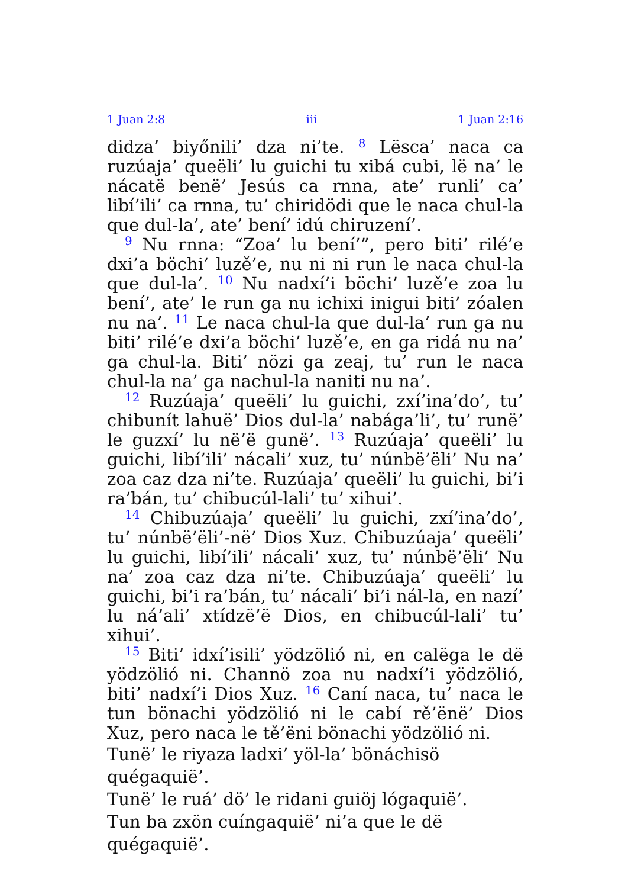1 Juan 2:8 iii 1 Juan 2:16
didza’ biyőnili’ dza ni’te. <sup>8</sup> Lësca’ naca ca ruzúaja’ queëli’ lu guichi tu xibá cubi, lë na’ le nácatë benë’ Jesús ca rnna, ate’ runli’ ca’ libí’ili’ ca rnna, tu’ chiridödi que le naca chul-la que dul-la’, ate’ bení’ idú chiruzení’.
<sup>9</sup> Nu rnna: “Zoa’ lu bení’”, pero biti’ rilé’e dxi’a böchi’ luzě’e, nu ni ni run le naca chul-la que dul-la’. <sup>10</sup> Nu nadxí’i böchi’ luzě’e zoa lu bení’, ate’ le run ga nu ichixi inigui biti’ zóalen nu na’. <sup>11</sup> Le naca chul-la que dul-la’ run ga nu biti’ rilé’e dxi’a böchi’ luzě’e, en ga ridá nu na’ ga chul-la. Biti’ nözi ga zeaj, tu’ run le naca chul-la na’ ga nachul-la naniti nu na’.
<sup>12</sup> Ruzúaja’ queëli’ lu guichi, zxí’ina’do’, tu’ chibunít lahuë’ Dios dul-la’ nabága’li’, tu’ runë’ le guzxí’ lu në’ë gunë’. <sup>13</sup> Ruzúaja’ queëli’ lu guichi, libí’ili’ nácali’ xuz, tu’ núnbë’ëli’ Nu na’ zoa caz dza ni’te. Ruzúaja’ queëli’ lu guichi, bi’i ra’bán, tu’ chibucúl-lali’ tu’ xihui’.
<sup>14</sup> Chibuzúaja’ queëli’ lu guichi, zxí’ina’do’, tu’ núnbë’ëli’-në’ Dios Xuz. Chibuzúaja’ queëli’ lu guichi, libí’ili’ nácali’ xuz, tu’ núnbë’ëli’ Nu na’ zoa caz dza ni’te. Chibuzúaja’ queëli’ lu guichi, bi’i ra’bán, tu’ nácali’ bi’i nál-la, en nazí’ lu ná’ali’ xtídzë’ë Dios, en chibucúl-lali’ tu’ xihui’.
<sup>15</sup> Biti’ idxí’isili’ yödzölió ni, en calëga le dë yödzölió ni. Channö zoa nu nadxí’i yödzölió, biti’ nadxí’i Dios Xuz. <sup>16</sup> Caní naca, tu’ naca le tun bönachi yödzölió ni le cabí rě’ënë’ Dios Xuz, pero naca le tě’ëni bönachi yödzölió ni.
Tunë’ le riyaza ladxi’ yöl-la’ bönáchisö quégaquië’.
Tunë’ le ruá’ dö’ le ridani guiöj lógaquië’.
Tun ba zxön cuíngaquië’ ni’a que le dë quégaquië’.